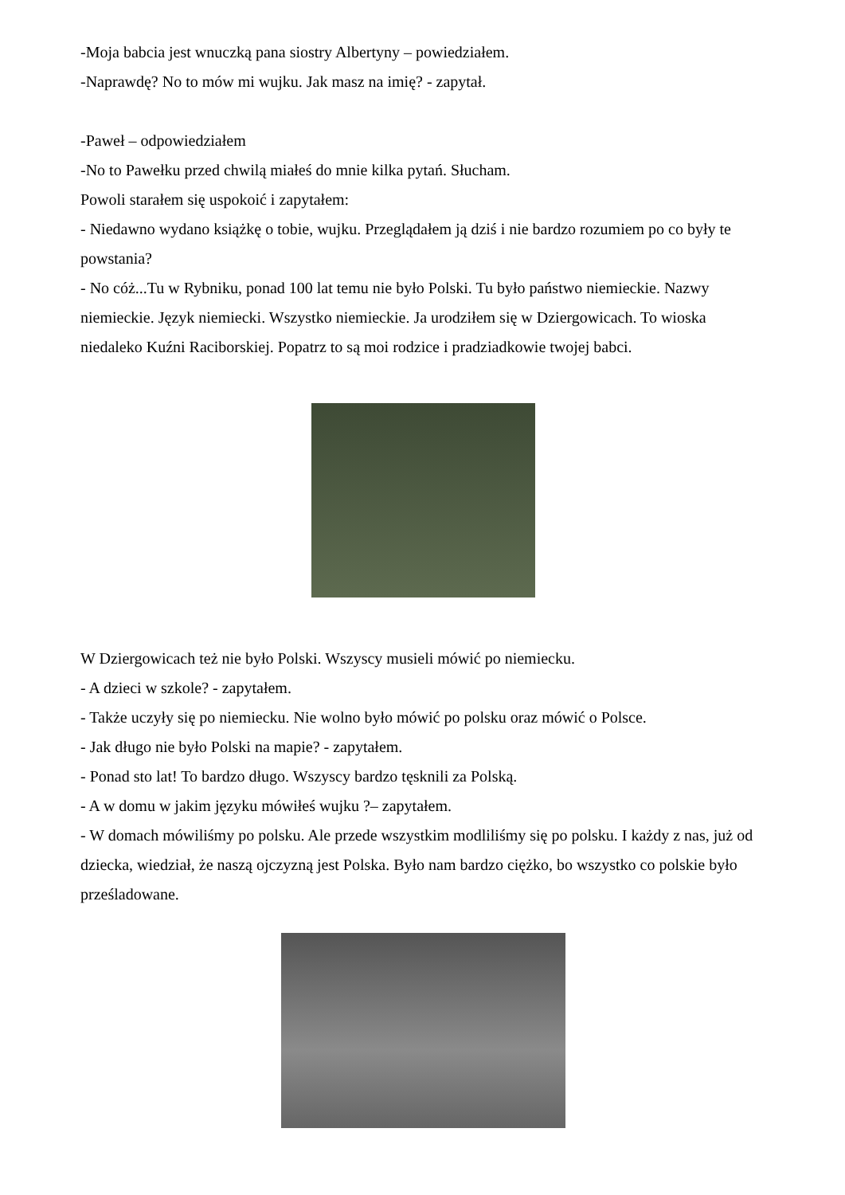-Moja babcia jest wnuczką pana siostry Albertyny – powiedziałem.
-Naprawdę? No to mów mi wujku. Jak masz na imię? - zapytał.
-Paweł – odpowiedziałem
-No to Pawełku przed chwilą miałeś do mnie kilka pytań. Słucham.
Powoli starałem się uspokoić i zapytałem:
- Niedawno wydano książkę o tobie, wujku. Przeglądałem ją dziś i nie bardzo rozumiem po co były te powstania?
- No cóż...Tu w Rybniku, ponad 100 lat temu nie było Polski. Tu było państwo niemieckie. Nazwy niemieckie. Język niemiecki. Wszystko niemieckie. Ja urodziłem się w Dziergowicach. To wioska niedaleko Kuźni Raciborskiej. Popatrz to są moi rodzice i pradziadkowie twojej babci.
W Dziergowicach też nie było Polski. Wszyscy musieli mówić po niemiecku.
- A dzieci w szkole? - zapytałem.
- Także uczyły się po niemiecku. Nie wolno było mówić po polsku oraz mówić o Polsce.
- Jak długo nie było Polski na mapie? - zapytałem.
- Ponad sto lat! To bardzo długo. Wszyscy bardzo tęsknili za Polską.
- A w domu w jakim języku mówiłeś wujku ?– zapytałem.
- W domach mówiliśmy po polsku. Ale przede wszystkim modliliśmy się po polsku. I każdy z nas, już od dziecka, wiedział, że naszą ojczyzną jest Polska. Było nam bardzo ciężko, bo wszystko co polskie było prześladowane.